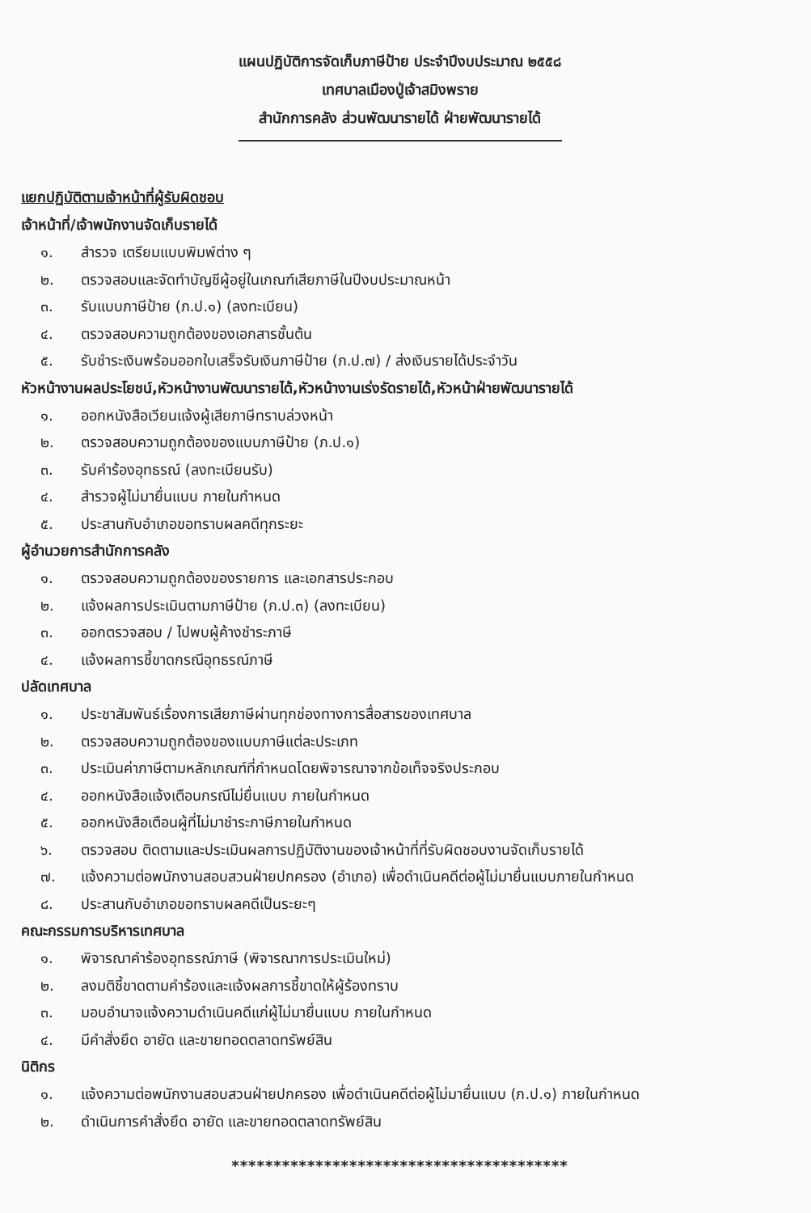แผนปฏิบัติการจัดเก็บภาษีป้าย ประจำปีงบประมาณ ๒๕๕๘
เทศบาลเมืองปู่เจ้าสมิงพราย
สำนักการคลัง ส่วนพัฒนารายได้ ฝ่ายพัฒนารายได้
แยกปฏิบัติตามเจ้าหน้าที่ผู้รับผิดชอบ
เจ้าหน้าที่/เจ้าพนักงานจัดเก็บรายได้
๑. สำรวจ เตรียมแบบพิมพ์ต่าง ๆ
๒. ตรวจสอบและจัดทำบัญชีผู้อยู่ในเกณฑ์เสียภาษีในปีงบประมาณหน้า
๓. รับแบบภาษีป้าย (ภ.ป.๑) (ลงทะเบียน)
๔. ตรวจสอบความถูกต้องของเอกสารชั้นต้น
๕. รับชำระเงินพร้อมออกใบเสร็จรับเงินภาษีป้าย (ภ.ป.๗) / ส่งเงินรายได้ประจำวัน
หัวหน้างานผลประโยชน์,หัวหน้างานพัฒนารายได้,หัวหน้างานเร่งรัดรายได้,หัวหน้าฝ่ายพัฒนารายได้
๑. ออกหนังสือเวียนแจ้งผู้เสียภาษีทราบล่วงหน้า
๒. ตรวจสอบความถูกต้องของแบบภาษีป้าย (ภ.ป.๑)
๓. รับคำร้องอุทธรณ์ (ลงทะเบียนรับ)
๔. สำรวจผู้ไม่มายื่นแบบ ภายในกำหนด
๕. ประสานกับอำเภอขอทราบผลคดีทุกระยะ
ผู้อำนวยการสำนักการคลัง
๑. ตรวจสอบความถูกต้องของรายการ และเอกสารประกอบ
๒. แจ้งผลการประเมินตามภาษีป้าย (ภ.ป.๓) (ลงทะเบียน)
๓. ออกตรวจสอบ / ไปพบผู้ค้างชำระภาษี
๔. แจ้งผลการชี้ขาดกรณีอุทธรณ์ภาษี
ปลัดเทศบาล
๑. ประชาสัมพันธ์เรื่องการเสียภาษีผ่านทุกช่องทางการสื่อสารของเทศบาล
๒. ตรวจสอบความถูกต้องของแบบภาษีแต่ละประเภท
๓. ประเมินค่าภาษีตามหลักเกณฑ์ที่กำหนดโดยพิจารณาจากข้อเท็จจริงประกอบ
๔. ออกหนังสือแจ้งเตือนกรณีไม่ยื่นแบบ ภายในกำหนด
๕. ออกหนังสือเตือนผู้ที่ไม่มาชำระภาษีภายในกำหนด
๖. ตรวจสอบ ติดตามและประเมินผลการปฏิบัติงานของเจ้าหน้าที่ที่รับผิดชอบงานจัดเก็บรายได้
๗. แจ้งความต่อพนักงานสอบสวนฝ่ายปกครอง (อำเภอ) เพื่อดำเนินคดีต่อผู้ไม่มายื่นแบบภายในกำหนด
๘. ประสานกับอำเภอขอทราบผลคดีเป็นระยะๆ
คณะกรรมการบริหารเทศบาล
๑. พิจารณาคำร้องอุทธรณ์ภาษี (พิจารณาการประเมินใหม่)
๒. ลงมติชี้ขาดตามคำร้องและแจ้งผลการชี้ขาดให้ผู้ร้องทราบ
๓. มอบอำนาจแจ้งความดำเนินคดีแก่ผู้ไม่มายื่นแบบ ภายในกำหนด
๔. มีคำสั่งยึด อายัด และขายทอดตลาดทรัพย์สิน
นิติกร
๑. แจ้งความต่อพนักงานสอบสวนฝ่ายปกครอง เพื่อดำเนินคดีต่อผู้ไม่มายื่นแบบ (ภ.ป.๑) ภายในกำหนด
๒. ดำเนินการคำสั่งยึด อายัด และขายทอดตลาดทรัพย์สิน
****************************************